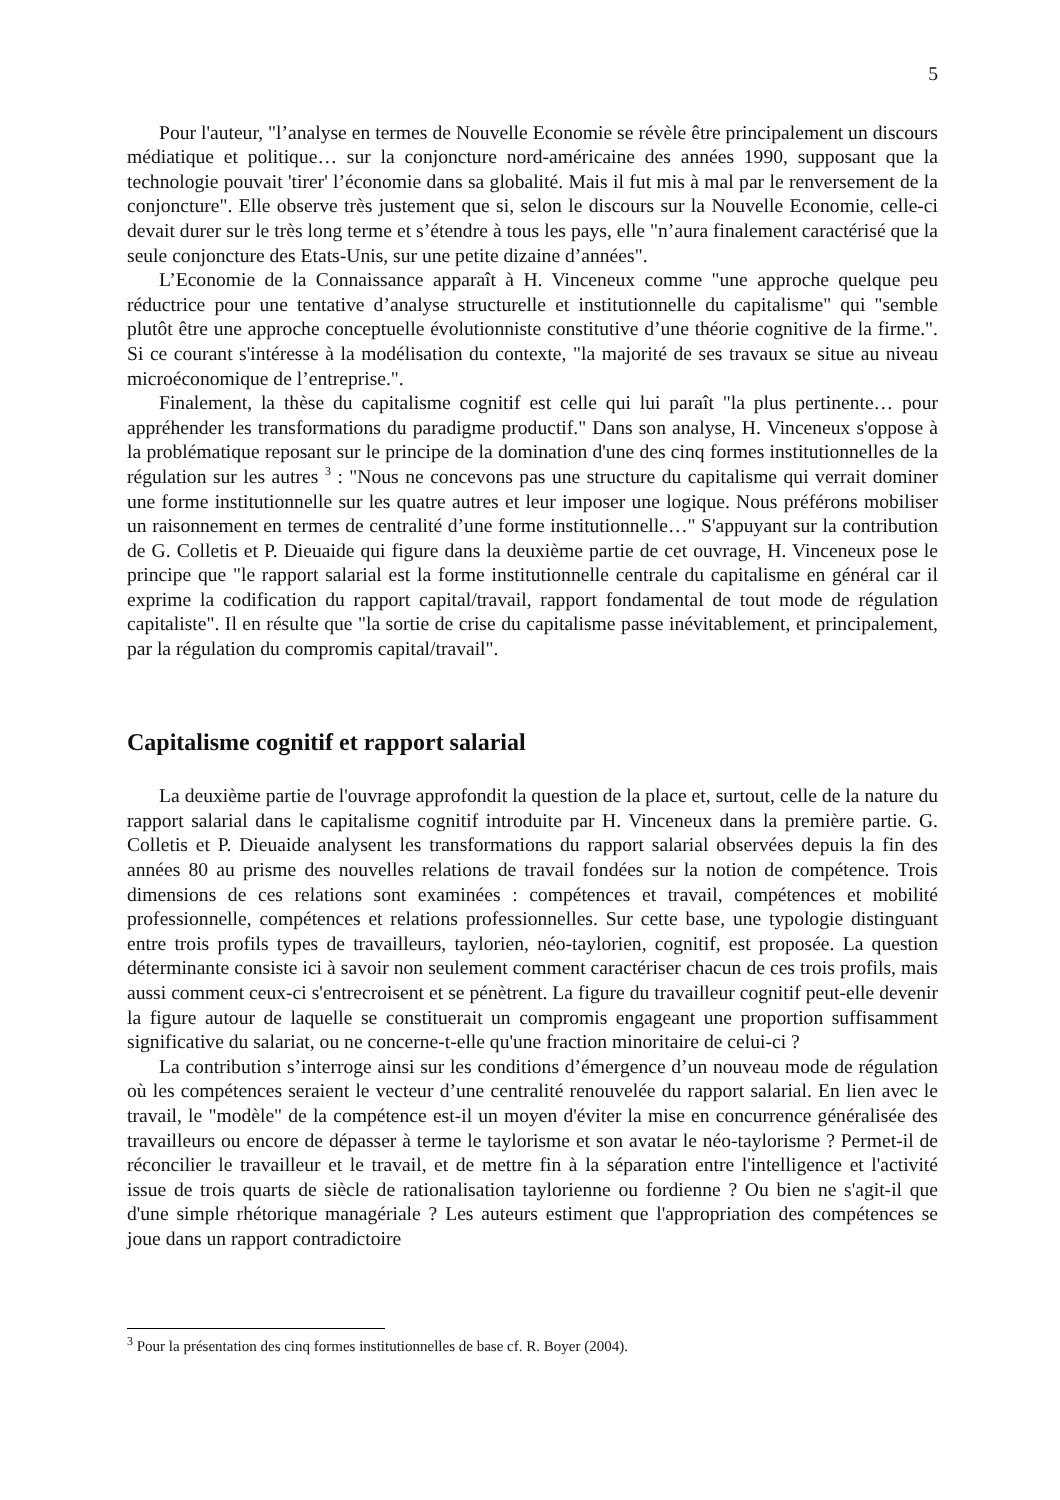5
Pour l'auteur, "l’analyse en termes de Nouvelle Economie se révèle être principalement un discours médiatique et politique… sur la conjoncture nord-américaine des années 1990, supposant que la technologie pouvait 'tirer' l’économie dans sa globalité. Mais il fut mis à mal par le renversement de la conjoncture". Elle observe très justement que si, selon le discours sur la Nouvelle Economie, celle-ci devait durer sur le très long terme et s’étendre à tous les pays, elle "n’aura finalement caractérisé que la seule conjoncture des Etats-Unis, sur une petite dizaine d’années".
L’Economie de la Connaissance apparaît à H. Vinceneux comme "une approche quelque peu réductrice pour une tentative d’analyse structurelle et institutionnelle du capitalisme" qui "semble plutôt être une approche conceptuelle évolutionniste constitutive d’une théorie cognitive de la firme.". Si ce courant s'intéresse à la modélisation du contexte, "la majorité de ses travaux se situe au niveau microéconomique de l’entreprise.".
Finalement, la thèse du capitalisme cognitif est celle qui lui paraît "la plus pertinente… pour appréhender les transformations du paradigme productif." Dans son analyse, H. Vinceneux s'oppose à la problématique reposant sur le principe de la domination d'une des cinq formes institutionnelles de la régulation sur les autres <sup>3</sup> : "Nous ne concevons pas une structure du capitalisme qui verrait dominer une forme institutionnelle sur les quatre autres et leur imposer une logique. Nous préférons mobiliser un raisonnement en termes de centralité d’une forme institutionnelle…" S'appuyant sur la contribution de G. Colletis et P. Dieuaide qui figure dans la deuxième partie de cet ouvrage, H. Vinceneux pose le principe que "le rapport salarial est la forme institutionnelle centrale du capitalisme en général car il exprime la codification du rapport capital/travail, rapport fondamental de tout mode de régulation capitaliste". Il en résulte que "la sortie de crise du capitalisme passe inévitablement, et principalement, par la régulation du compromis capital/travail".
Capitalisme cognitif et rapport salarial
La deuxième partie de l'ouvrage approfondit la question de la place et, surtout, celle de la nature du rapport salarial dans le capitalisme cognitif introduite par H. Vinceneux dans la première partie. G. Colletis et P. Dieuaide analysent les transformations du rapport salarial observées depuis la fin des années 80 au prisme des nouvelles relations de travail fondées sur la notion de compétence. Trois dimensions de ces relations sont examinées : compétences et travail, compétences et mobilité professionnelle, compétences et relations professionnelles. Sur cette base, une typologie distinguant entre trois profils types de travailleurs, taylorien, néo-taylorien, cognitif, est proposée. La question déterminante consiste ici à savoir non seulement comment caractériser chacun de ces trois profils, mais aussi comment ceux-ci s'entrecroisent et se pénètrent. La figure du travailleur cognitif peut-elle devenir la figure autour de laquelle se constituerait un compromis engageant une proportion suffisamment significative du salariat, ou ne concerne-t-elle qu'une fraction minoritaire de celui-ci ?
La contribution s’interroge ainsi sur les conditions d’émergence d’un nouveau mode de régulation où les compétences seraient le vecteur d’une centralité renouvelée du rapport salarial. En lien avec le travail, le "modèle" de la compétence est-il un moyen d'éviter la mise en concurrence généralisée des travailleurs ou encore de dépasser à terme le taylorisme et son avatar le néo-taylorisme ? Permet-il de réconcilier le travailleur et le travail, et de mettre fin à la séparation entre l'intelligence et l'activité issue de trois quarts de siècle de rationalisation taylorienne ou fordienne ? Ou bien ne s'agit-il que d'une simple rhétorique managériale ? Les auteurs estiment que l'appropriation des compétences se joue dans un rapport contradictoire
<sup>3</sup> Pour la présentation des cinq formes institutionnelles de base cf. R. Boyer (2004).